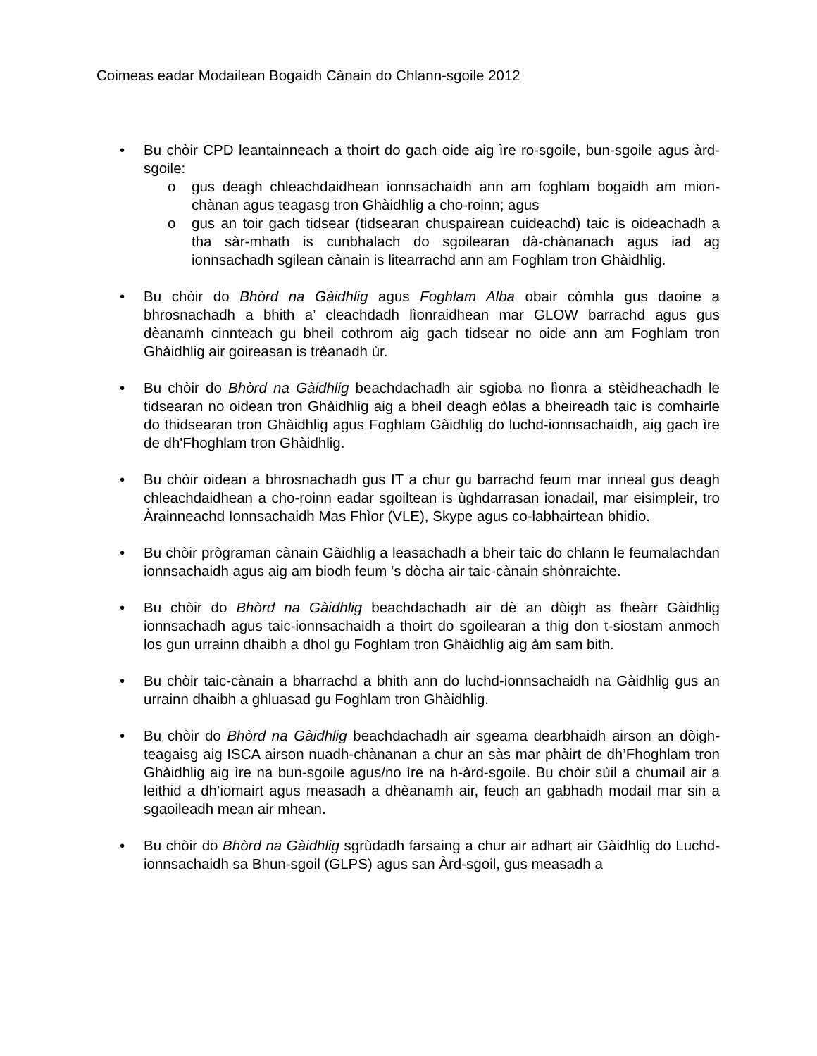Coimeas eadar Modailean Bogaidh Cànain do Chlann-sgoile 2012
• Bu chòir CPD leantainneach a thoirt do gach oide aig ìre ro-sgoile, bun-sgoile agus àrd-sgoile:
o gus deagh chleachdaidhean ionnsachaidh ann am foghlam bogaidh am mion-chànan agus teagasg tron Ghàidhlig a cho-roinn; agus
o gus an toir gach tidsear (tidsearan chuspairean cuideachd) taic is oideachadh a tha sàr-mhath is cunbhalach do sgoilearan dà-chànanach agus iad ag ionnsachadh sgilean cànain is litearrachd ann am Foghlam tron Ghàidhlig.
• Bu chòir do Bhòrd na Gàidhlig agus Foghlam Alba obair còmhla gus daoine a bhrosnachadh a bhith a’ cleachdadh lìonraidhean mar GLOW barrachd agus gus dèanamh cinnteach gu bheil cothrom aig gach tidsear no oide ann am Foghlam tron Ghàidhlig air goireasan is trèanadh ùr.
• Bu chòir do Bhòrd na Gàidhlig beachdachadh air sgioba no lìonra a stèidheachadh le tidsearan no oidean tron Ghàidhlig aig a bheil deagh eòlas a bheireadh taic is comhairle do thidsearan tron Ghàidhlig agus Foghlam Gàidhlig do luchd-ionnsachaidh, aig gach ìre de dh'Fhoghlam tron Ghàidhlig.
• Bu chòir oidean a bhrosnachadh gus IT a chur gu barrachd feum mar inneal gus deagh chleachdaidhean a cho-roinn eadar sgoiltean is ùghdarrasan ionadail, mar eisimpleir, tro Àrainneachd Ionnsachaidh Mas Fhìor (VLE), Skype agus co-labhairtean bhidio.
• Bu chòir prògraman cànain Gàidhlig a leasachadh a bheir taic do chlann le feumalachdan ionnsachaidh agus aig am biodh feum ’s dòcha air taic-cànain shònraichte.
• Bu chòir do Bhòrd na Gàidhlig beachdachadh air dè an dòigh as fheàrr Gàidhlig ionnsachadh agus taic-ionnsachaidh a thoirt do sgoilearan a thig don t-siostam anmoch los gun urrainn dhaibh a dhol gu Foghlam tron Ghàidhlig aig àm sam bith.
• Bu chòir taic-cànain a bharrachd a bhith ann do luchd-ionnsachaidh na Gàidhlig gus an urrainn dhaibh a ghluasad gu Foghlam tron Ghàidhlig.
• Bu chòir do Bhòrd na Gàidhlig beachdachadh air sgeama dearbhaidh airson an dòigh-teagaisg aig ISCA airson nuadh-chànanan a chur an sàs mar phàirt de dh’Fhoghlam tron Ghàidhlig aig ìre na bun-sgoile agus/no ìre na h-àrd-sgoile. Bu chòir sùil a chumail air a leithid a dh’iomairt agus measadh a dhèanamh air, feuch an gabhadh modail mar sin a sgaoileadh mean air mhean.
• Bu chòir do Bhòrd na Gàidhlig sgrùdadh farsaing a chur air adhart air Gàidhlig do Luchd-ionnsachaidh sa Bhun-sgoil (GLPS) agus san Àrd-sgoil, gus measadh a